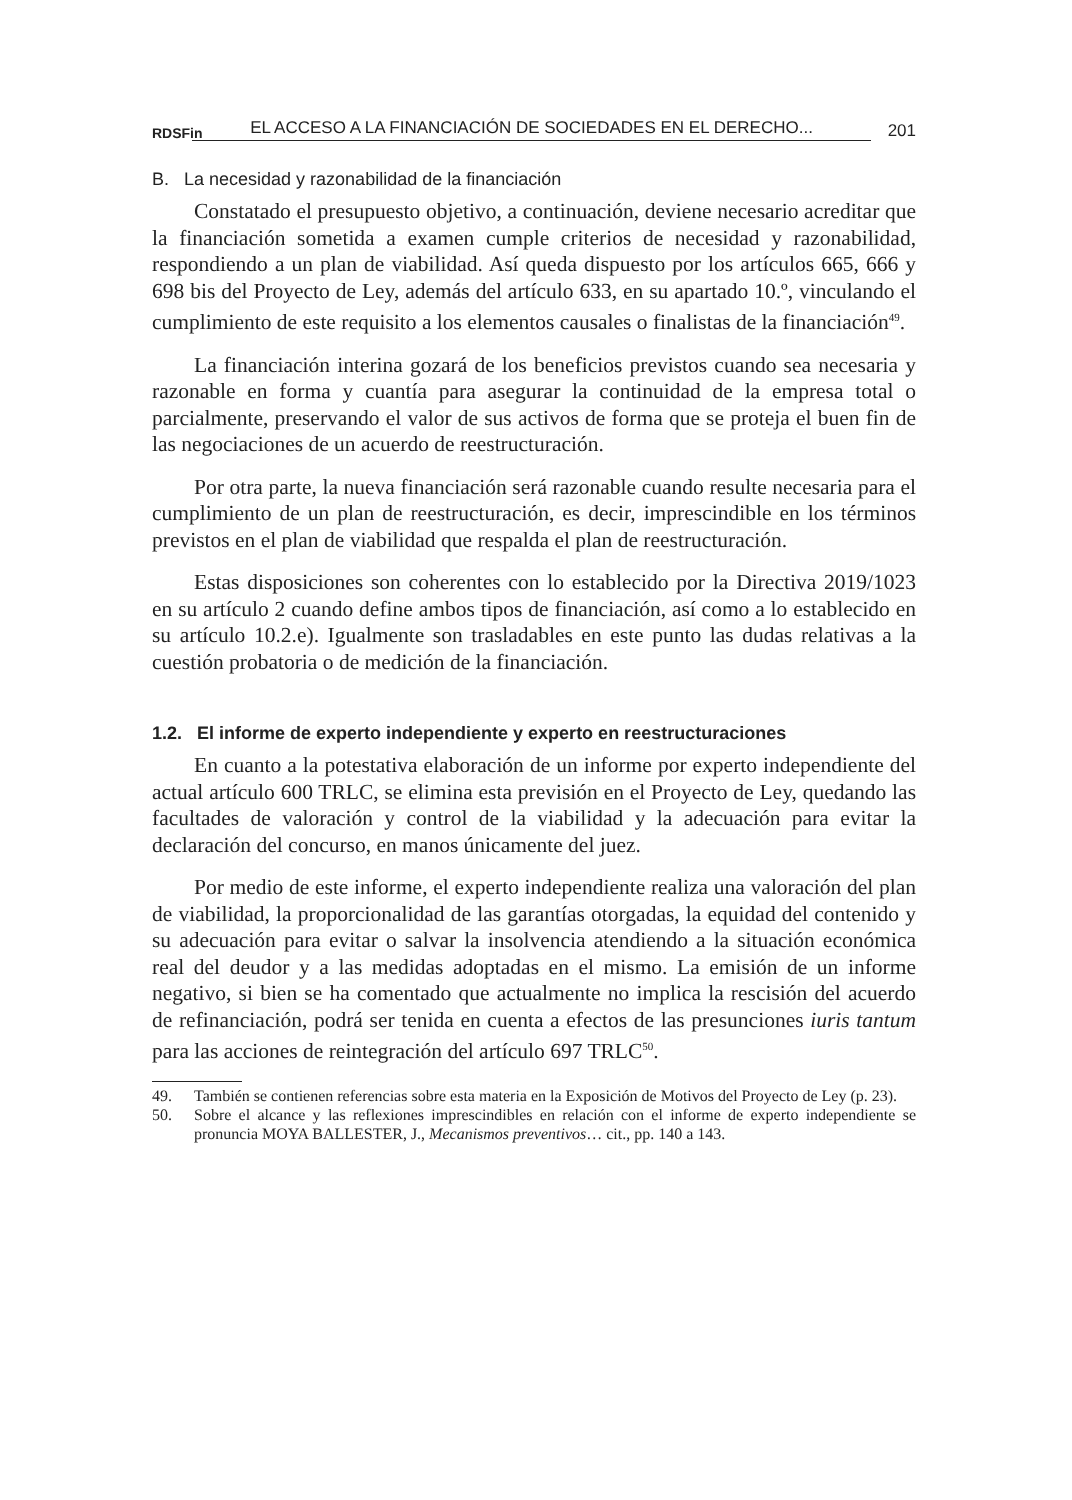RDSFin EL ACCESO A LA FINANCIACIÓN DE SOCIEDADES EN EL DERECHO... 201
B. La necesidad y razonabilidad de la financiación
Constatado el presupuesto objetivo, a continuación, deviene necesario acreditar que la financiación sometida a examen cumple criterios de necesidad y razonabilidad, respondiendo a un plan de viabilidad. Así queda dispuesto por los artículos 665, 666 y 698 bis del Proyecto de Ley, además del artículo 633, en su apartado 10.º, vinculando el cumplimiento de este requisito a los elementos causales o finalistas de la financiación<sup>49</sup>.
La financiación interina gozará de los beneficios previstos cuando sea necesaria y razonable en forma y cuantía para asegurar la continuidad de la empresa total o parcialmente, preservando el valor de sus activos de forma que se proteja el buen fin de las negociaciones de un acuerdo de reestructuración.
Por otra parte, la nueva financiación será razonable cuando resulte necesaria para el cumplimiento de un plan de reestructuración, es decir, imprescindible en los términos previstos en el plan de viabilidad que respalda el plan de reestructuración.
Estas disposiciones son coherentes con lo establecido por la Directiva 2019/1023 en su artículo 2 cuando define ambos tipos de financiación, así como a lo establecido en su artículo 10.2.e). Igualmente son trasladables en este punto las dudas relativas a la cuestión probatoria o de medición de la financiación.
1.2. El informe de experto independiente y experto en reestructuraciones
En cuanto a la potestativa elaboración de un informe por experto independiente del actual artículo 600 TRLC, se elimina esta previsión en el Proyecto de Ley, quedando las facultades de valoración y control de la viabilidad y la adecuación para evitar la declaración del concurso, en manos únicamente del juez.
Por medio de este informe, el experto independiente realiza una valoración del plan de viabilidad, la proporcionalidad de las garantías otorgadas, la equidad del contenido y su adecuación para evitar o salvar la insolvencia atendiendo a la situación económica real del deudor y a las medidas adoptadas en el mismo. La emisión de un informe negativo, si bien se ha comentado que actualmente no implica la rescisión del acuerdo de refinanciación, podrá ser tenida en cuenta a efectos de las presunciones iuris tantum para las acciones de reintegración del artículo 697 TRLC<sup>50</sup>.
49. También se contienen referencias sobre esta materia en la Exposición de Motivos del Proyecto de Ley (p. 23).
50. Sobre el alcance y las reflexiones imprescindibles en relación con el informe de experto independiente se pronuncia MOYA BALLESTER, J., Mecanismos preventivos… cit., pp. 140 a 143.